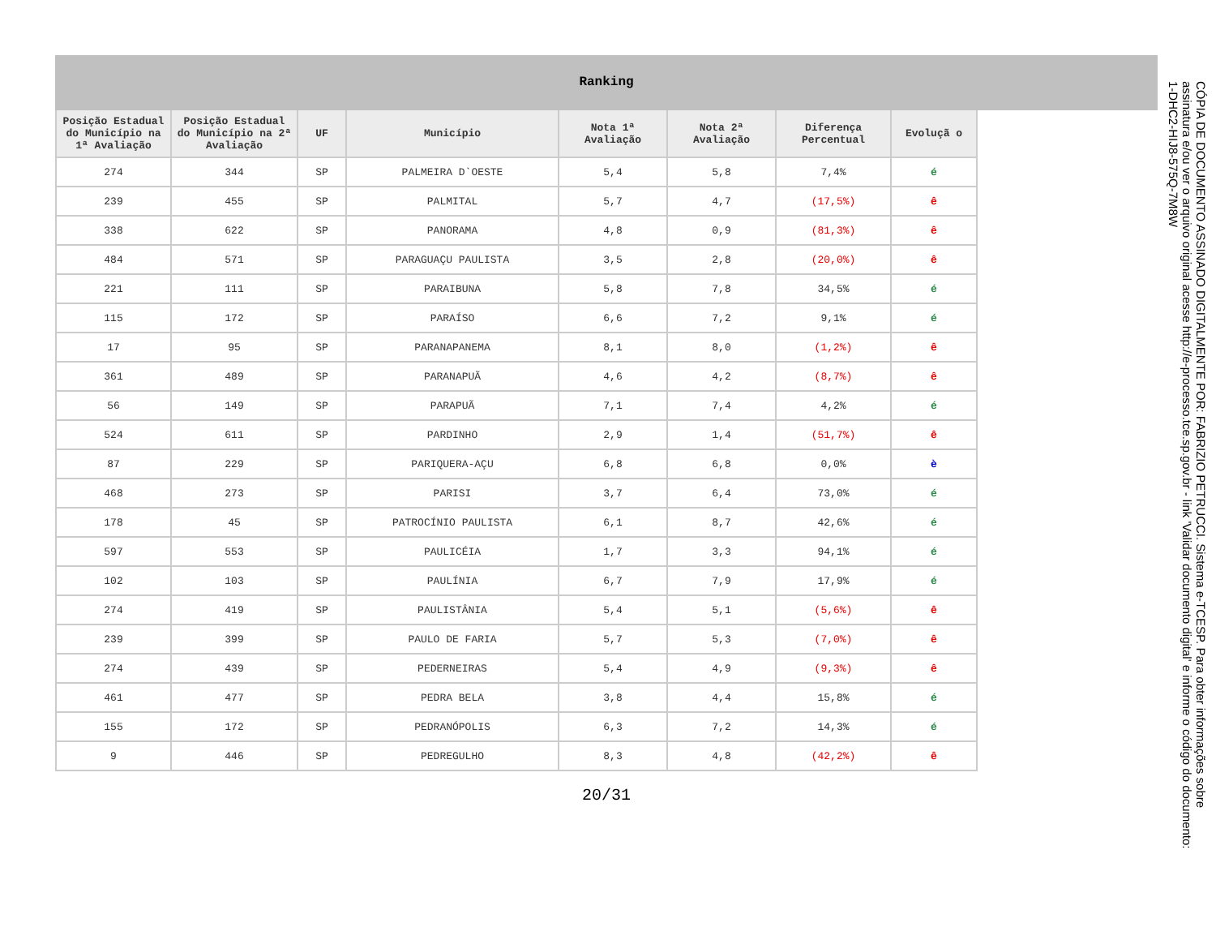Ranking
| Posição Estadual do Município na 1ª Avaliação | Posição Estadual do Município na 2ª Avaliação | UF | Município | Nota 1ª Avaliação | Nota 2ª Avaliação | Diferença Percentual | Evoluçã o |
| --- | --- | --- | --- | --- | --- | --- | --- |
| 274 | 344 | SP | PALMEIRA D`OESTE | 5,4 | 5,8 | 7,4% | é |
| 239 | 455 | SP | PALMITAL | 5,7 | 4,7 | (17,5%) | ê |
| 338 | 622 | SP | PANORAMA | 4,8 | 0,9 | (81,3%) | ê |
| 484 | 571 | SP | PARAGUAÇU PAULISTA | 3,5 | 2,8 | (20,0%) | ê |
| 221 | 111 | SP | PARAIBUNA | 5,8 | 7,8 | 34,5% | é |
| 115 | 172 | SP | PARAÍSO | 6,6 | 7,2 | 9,1% | é |
| 17 | 95 | SP | PARANAPANEMA | 8,1 | 8,0 | (1,2%) | ê |
| 361 | 489 | SP | PARANAPUÃ | 4,6 | 4,2 | (8,7%) | ê |
| 56 | 149 | SP | PARAPUÃ | 7,1 | 7,4 | 4,2% | é |
| 524 | 611 | SP | PARDINHO | 2,9 | 1,4 | (51,7%) | ê |
| 87 | 229 | SP | PARIQUERA-AÇU | 6,8 | 6,8 | 0,0% | è |
| 468 | 273 | SP | PARISI | 3,7 | 6,4 | 73,0% | é |
| 178 | 45 | SP | PATROCÍNIO PAULISTA | 6,1 | 8,7 | 42,6% | é |
| 597 | 553 | SP | PAULICÉIA | 1,7 | 3,3 | 94,1% | é |
| 102 | 103 | SP | PAULÍNIA | 6,7 | 7,9 | 17,9% | é |
| 274 | 419 | SP | PAULISTÂNIA | 5,4 | 5,1 | (5,6%) | ê |
| 239 | 399 | SP | PAULO DE FARIA | 5,7 | 5,3 | (7,0%) | ê |
| 274 | 439 | SP | PEDERNEIRAS | 5,4 | 4,9 | (9,3%) | ê |
| 461 | 477 | SP | PEDRA BELA | 3,8 | 4,4 | 15,8% | é |
| 155 | 172 | SP | PEDRANÓPOLIS | 6,3 | 7,2 | 14,3% | é |
| 9 | 446 | SP | PEDREGULHO | 8,3 | 4,8 | (42,2%) | ê |
20/31
CÓPIA DE DOCUMENTO ASSINADO DIGITALMENTE POR: FABRIZIO PETRUCCI. Sistema e-TCESP. Para obter informações sobre assinatura e/ou ver o arquivo original acesse http://e-processo.tce.sp.gov.br - link 'Validar documento digital' e informe o código do documento: 1-DHC2-HIJ8-575Q-7M8W